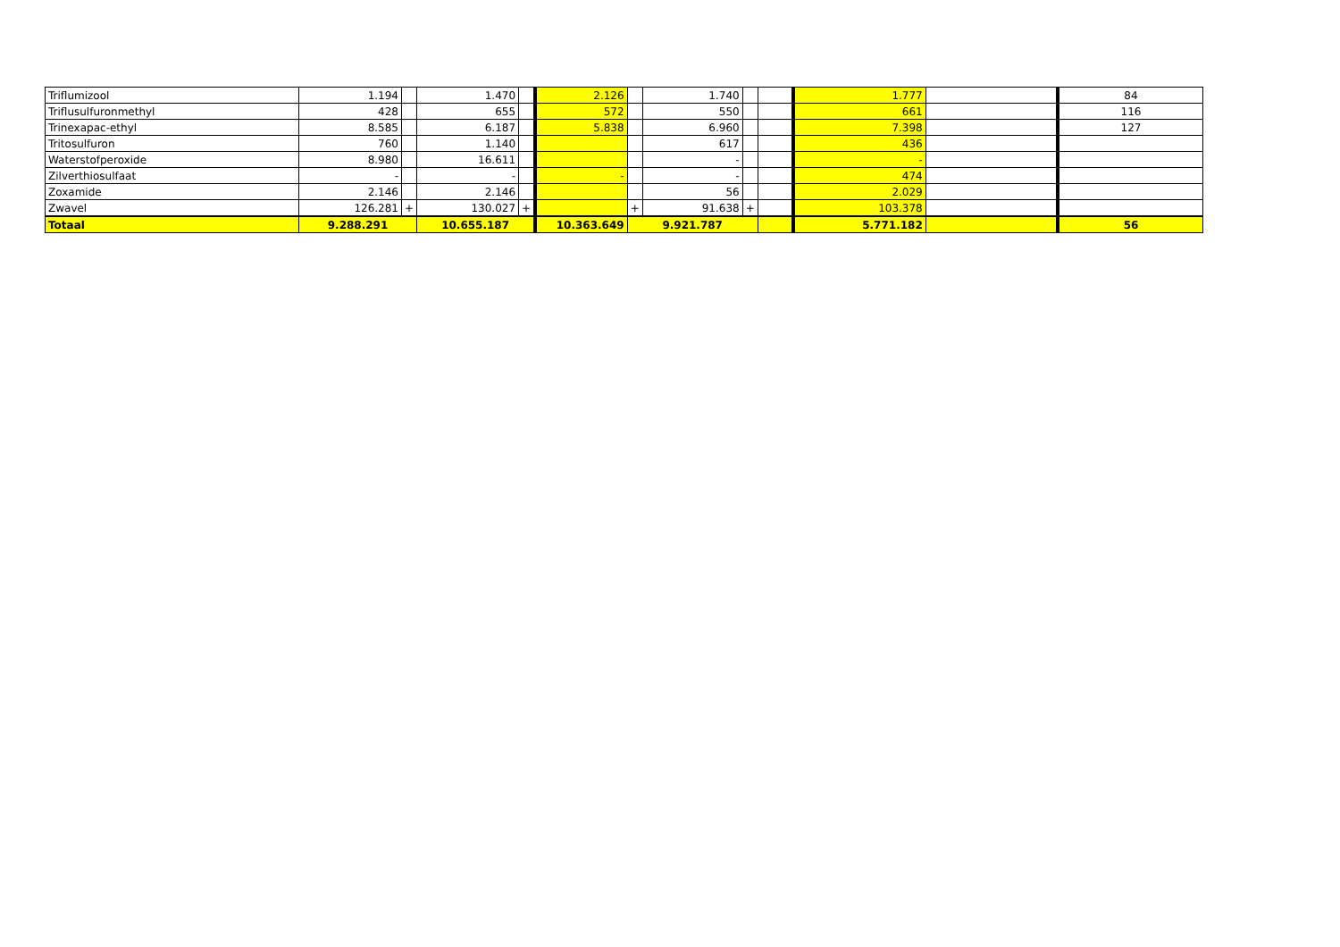| Triflumizool | 1.194 | | 1.470 | | 2.126 | | 1.740 | | | 1.777 | | 84 |
| Triflusulfuronmethyl | 428 | | 655 | | 572 | | 550 | | | 661 | | 116 |
| Trinexapac-ethyl | 8.585 | | 6.187 | | 5.838 | | 6.960 | | | 7.398 | | 127 |
| Tritosulfuron | 760 | | 1.140 | | | | 617 | | | 436 | | |
| Waterstofperoxide | 8.980 | | 16.611 | | | | - | | | - | | |
| Zilverthiosulfaat | - | | - | | - | | - | | | 474 | | |
| Zoxamide | 2.146 | | 2.146 | | | | 56 | | | 2.029 | | |
| Zwavel | 126.281 | + | 130.027 | + | | + | 91.638 | + | | 103.378 | | |
| Totaal | 9.288.291 | | 10.655.187 | | 10.363.649 | 9.921.787 | | | | 5.771.182 | | 56 |